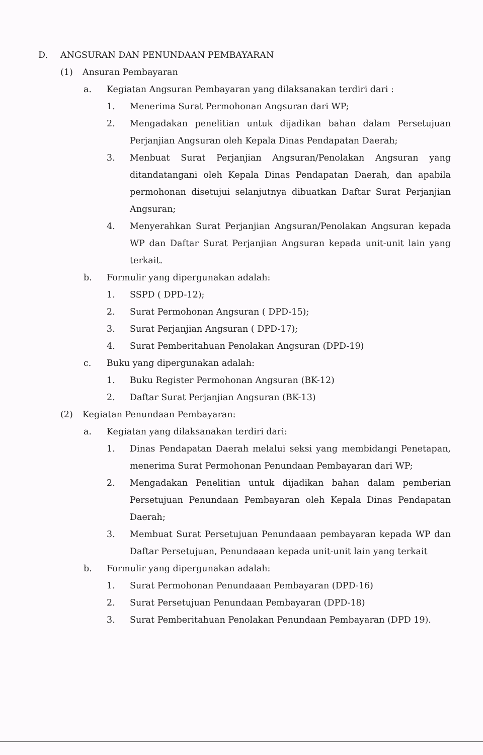D. ANGSURAN DAN PENUNDAAN PEMBAYARAN
(1) Ansuran Pembayaran
a. Kegiatan Angsuran Pembayaran yang dilaksanakan terdiri dari :
1. Menerima Surat Permohonan Angsuran dari WP;
2. Mengadakan penelitian untuk dijadikan bahan dalam Persetujuan Perjanjian Angsuran oleh Kepala Dinas Pendapatan Daerah;
3. Menbuat Surat Perjanjian Angsuran/Penolakan Angsuran yang ditandatangani oleh Kepala Dinas Pendapatan Daerah, dan apabila permohonan disetujui selanjutnya dibuatkan Daftar Surat Perjanjian Angsuran;
4. Menyerahkan Surat Perjanjian Angsuran/Penolakan Angsuran kepada WP dan Daftar Surat Perjanjian Angsuran kepada unit-unit lain yang terkait.
b. Formulir yang dipergunakan adalah:
1. SSPD ( DPD-12);
2. Surat Permohonan Angsuran ( DPD-15);
3. Surat Perjanjian Angsuran ( DPD-17);
4. Surat Pemberitahuan Penolakan Angsuran (DPD-19)
c. Buku yang dipergunakan adalah:
1. Buku Register Permohonan Angsuran (BK-12)
2. Daftar Surat Perjanjian Angsuran (BK-13)
(2) Kegiatan Penundaan Pembayaran:
a. Kegiatan yang dilaksanakan terdiri dari:
1. Dinas Pendapatan Daerah melalui seksi yang membidangi Penetapan, menerima Surat Permohonan Penundaan Pembayaran dari WP;
2. Mengadakan Penelitian untuk dijadikan bahan dalam pemberian Persetujuan Penundaan Pembayaran oleh Kepala Dinas Pendapatan Daerah;
3. Membuat Surat Persetujuan Penundaaan pembayaran kepada WP dan Daftar Persetujuan, Penundaaan kepada unit-unit lain yang terkait
b. Formulir yang dipergunakan adalah:
1. Surat Permohonan Penundaaan Pembayaran (DPD-16)
2. Surat Persetujuan Penundaan Pembayaran (DPD-18)
3. Surat Pemberitahuan Penolakan Penundaan Pembayaran (DPD 19).